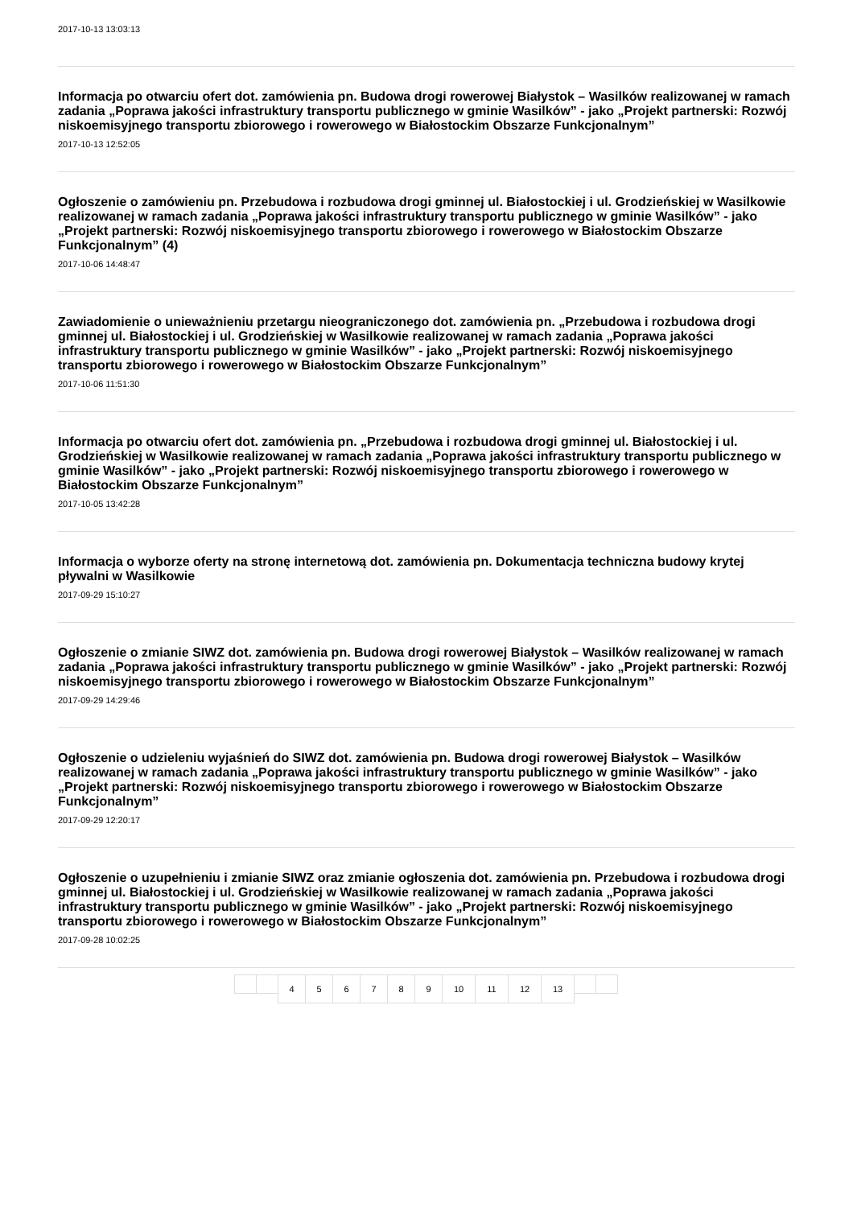2017-10-13 13:03:13
Informacja po otwarciu ofert dot. zamówienia pn. Budowa drogi rowerowej Białystok – Wasilków realizowanej w ramach zadania „Poprawa jakości infrastruktury transportu publicznego w gminie Wasilków” - jako „Projekt partnerski: Rozwój niskoemisyjnego transportu zbiorowego i rowerowego w Białostockim Obszarze Funkcjonalnym”
2017-10-13 12:52:05
Ogłoszenie o zamówieniu pn. Przebudowa i rozbudowa drogi gminnej ul. Białostockiej i ul. Grodzieńskiej w Wasilkowie realizowanej w ramach zadania „Poprawa jakości infrastruktury transportu publicznego w gminie Wasilków” - jako „Projekt partnerski: Rozwój niskoemisyjnego transportu zbiorowego i rowerowego w Białostockim Obszarze Funkcjonalnym” (4)
2017-10-06 14:48:47
Zawiadomienie o unieważnieniu przetargu nieograniczonego dot. zamówienia pn. „Przebudowa i rozbudowa drogi gminnej ul. Białostockiej i ul. Grodzieńskiej w Wasilkowie realizowanej w ramach zadania „Poprawa jakości infrastruktury transportu publicznego w gminie Wasilków” - jako „Projekt partnerski: Rozwój niskoemisyjnego transportu zbiorowego i rowerowego w Białostockim Obszarze Funkcjonalnym”
2017-10-06 11:51:30
Informacja po otwarciu ofert dot. zamówienia pn. „Przebudowa i rozbudowa drogi gminnej ul. Białostockiej i ul. Grodzieńskiej w Wasilkowie realizowanej w ramach zadania „Poprawa jakości infrastruktury transportu publicznego w gminie Wasilków” - jako „Projekt partnerski: Rozwój niskoemisyjnego transportu zbiorowego i rowerowego w Białostockim Obszarze Funkcjonalnym”
2017-10-05 13:42:28
Informacja o wyborze oferty na stronę internetową dot. zamówienia pn. Dokumentacja techniczna budowy krytej pływalni w Wasilkowie
2017-09-29 15:10:27
Ogłoszenie o zmianie SIWZ dot. zamówienia pn. Budowa drogi rowerowej Białystok – Wasilków realizowanej w ramach zadania „Poprawa jakości infrastruktury transportu publicznego w gminie Wasilków” - jako „Projekt partnerski: Rozwój niskoemisyjnego transportu zbiorowego i rowerowego w Białostockim Obszarze Funkcjonalnym”
2017-09-29 14:29:46
Ogłoszenie o udzieleniu wyjaśnień do SIWZ dot. zamówienia pn. Budowa drogi rowerowej Białystok – Wasilków realizowanej w ramach zadania „Poprawa jakości infrastruktury transportu publicznego w gminie Wasilków” - jako „Projekt partnerski: Rozwój niskoemisyjnego transportu zbiorowego i rowerowego w Białostockim Obszarze Funkcjonalnym”
2017-09-29 12:20:17
Ogłoszenie o uzupełnieniu i zmianie SIWZ oraz zmianie ogłoszenia dot. zamówienia pn. Przebudowa i rozbudowa drogi gminnej ul. Białostockiej i ul. Grodzieńskiej w Wasilkowie realizowanej w ramach zadania „Poprawa jakości infrastruktury transportu publicznego w gminie Wasilków” - jako „Projekt partnerski: Rozwój niskoemisyjnego transportu zbiorowego i rowerowego w Białostockim Obszarze Funkcjonalnym”
2017-09-28 10:02:25
456789 10 11 12 13